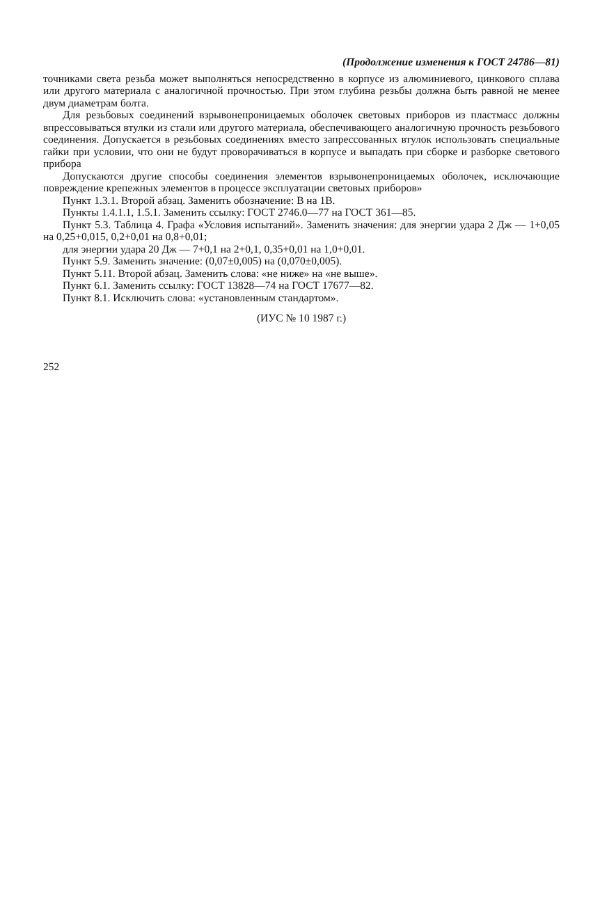(Продолжение изменения к ГОСТ 24786—81)
точниками света резьба может выполняться непосредственно в корпусе из алюминиевого, цинкового сплава или другого материала с аналогичной прочностью. При этом глубина резьбы должна быть равной не менее двум диаметрам болта.
Для резьбовых соединений взрывонепроницаемых оболочек световых приборов из пластмасс должны впрессовываться втулки из стали или другого материала, обеспечивающего аналогичную прочность резьбового соединения. Допускается в резьбовых соединениях вместо запрессованных втулок использовать специальные гайки при условии, что они не будут проворачиваться в корпусе и выпадать при сборке и разборке светового прибора
Допускаются другие способы соединения элементов взрывонепроницаемых оболочек, исключающие повреждение крепежных элементов в процессе эксплуатации световых приборов»
Пункт 1.3.1. Второй абзац. Заменить обозначение: В на 1В.
Пункты 1.4.1.1, 1.5.1. Заменить ссылку: ГОСТ 2746.0—77 на ГОСТ 361—85.
Пункт 5.3. Таблица 4. Графа «Условия испытаний». Заменить значения: для энергии удара 2 Дж — 1+0,05 на 0,25+0,015, 0,2+0,01 на 0,8+0,01;
для энергии удара 20 Дж — 7+0,1 на 2+0,1, 0,35+0,01 на 1,0+0,01.
Пункт 5.9. Заменить значение: (0,07±0,005) на (0,070±0,005).
Пункт 5.11. Второй абзац. Заменить слова: «не ниже» на «не выше».
Пункт 6.1. Заменить ссылку: ГОСТ 13828—74 на ГОСТ 17677—82.
Пункт 8.1. Исключить слова: «установленным стандартом».
(ИУС № 10 1987 г.)
252